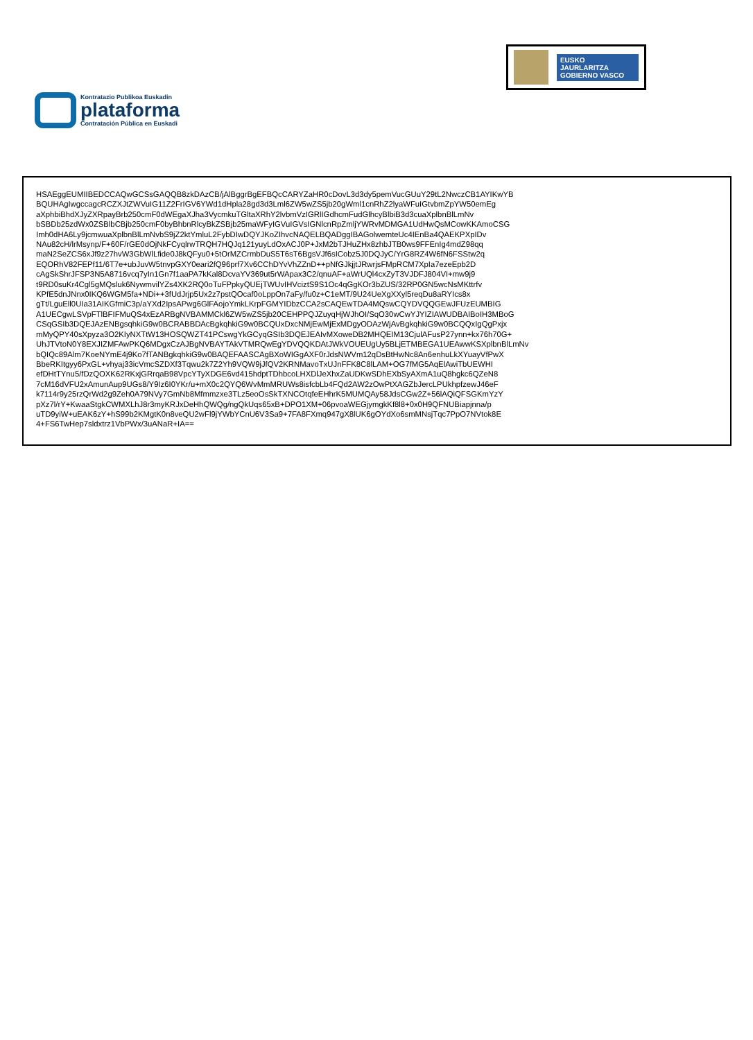Kontratazio Publikoa Euskadin
plataforma
Contratación Pública en Euskadi
EUSKO JAURLARITZA
GOBIERNO VASCO
HSAEggEUMIIBEDCCAQwGCSsGAQQB8zkDAzCB/jAlBggrBgEFBQcCARYZaHR0cDovL3d3dy5pemVucGUuY29tL2NwczCB1AYIKwYB
BQUHAgIwgccagcRCZXJtZWVuIG11Z2FrIGV6YWd1dHpla28gd3d3Lml6ZW5wZS5jb20gWml1cnRhZ2lyaWFuIGtvbmZpYW50emEg
aXphbiBhdXJyZXRpayBrb250cmF0dWEgaXJha3VycmkuTGltaXRhY2lvbmVzIGRlIGdhcmFudGlhcyBlbiB3d3cuaXplbnBlLmNv
bSBDb25zdWx0ZSBlbCBjb250cmF0byBhbnRlcyBkZSBjb25maWFyIGVuIGVsIGNlcnRpZmljYWRvMDMGA1UdHwQsMCowKKAmoCSG
Imh0dHA6Ly9jcmwuaXplbnBlLmNvbS9jZ2ktYmluL2FybDIwDQYJKoZIhvcNAQELBQADggIBAGolwemteUc4IEnBa4QAEKPXpIDv
NAu82cH/lrMsynp/F+60F/rGE0dOjNkFCyqlrwTRQH7HQJq121yuyLdOxACJ0P+JxM2bTJHuZHx8zhbJTB0ws9FFEnIg4mdZ98qq
maN2SeZCS6xJf9z27hvW3GbWlLfide0J8kQFyu0+5tOrMZCrmbDuS5T6sT6BgsVJf6sICobz5J0DQJyC/YrG8RZ4W6fN6FSStw2q
EQORhV82FEPf11/6T7e+ubJuvW5tnvpGXY0eari2fQ96prf7Xv6CChDYvVhZZnD++pNfGJkjjtJRwrjsFMpRCM7XpIa7ezeEpb2D
cAgSkShrJFSP3N5A8716vcq7yIn1Gn7f1aaPA7kKal8DcvaYV369ut5rWApax3C2/qnuAF+aWrUQl4cxZyT3VJDFJ804VI+mw9j9
t9RD0suKr4Cgl5gMQsluk6NywmvilYZs4XK2RQ0oTuFPpkyQUEjTWUvIHVciztS9S1Oc4qGgKOr3bZUS/32RP0GN5wcNsMKttrfv
KPfE5dnJNnx0IKQ6WGM5fa+NDi++3fUdJrjp5Ux2z7pstQOcaf0oLppOn7aFy/fu0z+C1eMT/9U24UeXgXXyl5reqDu8aRYIcs8x
gTt/LguEll0UIa31AIKGfmiC3p/aYXd2IpsAPwg6GlFAojoYmkLKrpFGMYIDbzCCA2sCAQEwTDA4MQswCQYDVQQGEwJFUzEUMBIG
A1UECgwLSVpFTlBFIFMuQS4xEzARBgNVBAMMCkl6ZW5wZS5jb20CEHPPQJZuyqHjWJhOI/SqO30wCwYJYIZIAWUDBAIBoIH3MBoG
CSqGSIb3DQEJAzENBgsqhkiG9w0BCRABBDAcBgkqhkiG9w0BCQUxDxcNMjEwMjExMDgyODAzWjAvBgkqhkiG9w0BCQQxIgQgPxjx
mMyQPY40sXpyza3O2KIyNXTtW13HOSQWZT41PCswgYkGCyqGSIb3DQEJEAIvMXoweDB2MHQEIM13CjulAFusP27ynn+kx76h70G+
UhJTVtoN0Y8EXJIZMFAwPKQ6MDgxCzAJBgNVBAYTAkVTMRQwEgYDVQQKDAtJWkVOUEUgUy5BLjETMBEGA1UEAwwKSXplbnBlLmNv
bQIQc89Alm7KoeNYmE4j9Ko7fTANBgkqhkiG9w0BAQEFAASCAgBXoWIGgAXF0rJdsNWVm12qDsBtHwNc8An6enhuLkXYuayVfPwX
BbeRKItgyy6PxGL+vhyaj33icVmcSZDXf3Tqwu2k7Z2Yh9VQW9jJfQV2KRNMavoTxUJnFFK8C8lLAM+OG7fMG5AqElAwiTbUEWHI
efDHtTYnu5/fDzQOXK62RKxjGRrqaB98VpcYTyXDGE6vd415hdptTDhbcoLHXDlJeXhxZaUDKwSDhEXbSyAXmA1uQ8hgkc6QZeN8
7cM16dVFU2xAmunAup9UGs8/Y9Iz6I0YKr/u+mX0c2QYQ6WvMmMRUWs8isfcbLb4FQd2AW2zOwPtXAGZbJercLPUkhpfzewJ46eF
k7114r9y25rzQrWd2g9Zeh0A79NVy7GmNb8Mfmmzxe3TLz5eoOsSkTXNCOtqfeEHhrK5MUMQAy58JdsCGw2Z+56lAQiQFSGKmYzY
pXz7l/rY+KwaaStgkCWMXLhJ8r3myKRJxDeHhQWQg/ngQkUqs65xB+DPO1XM+06pvoaWEGjymgkKf8l8+0x0H9QFNUBiapjnna/p
uTD9yiW+uEAK6zY+hS99b2KMgtK0n8veQU2wFl9jYWbYCnU6V3Sa9+7FA8FXmq947gX8lUK6gOYdXo6smMNsjTqc7PpO7NVtok8E
4+FS6TwHep7sldxtrz1VbPWx/3uANaR+IA==